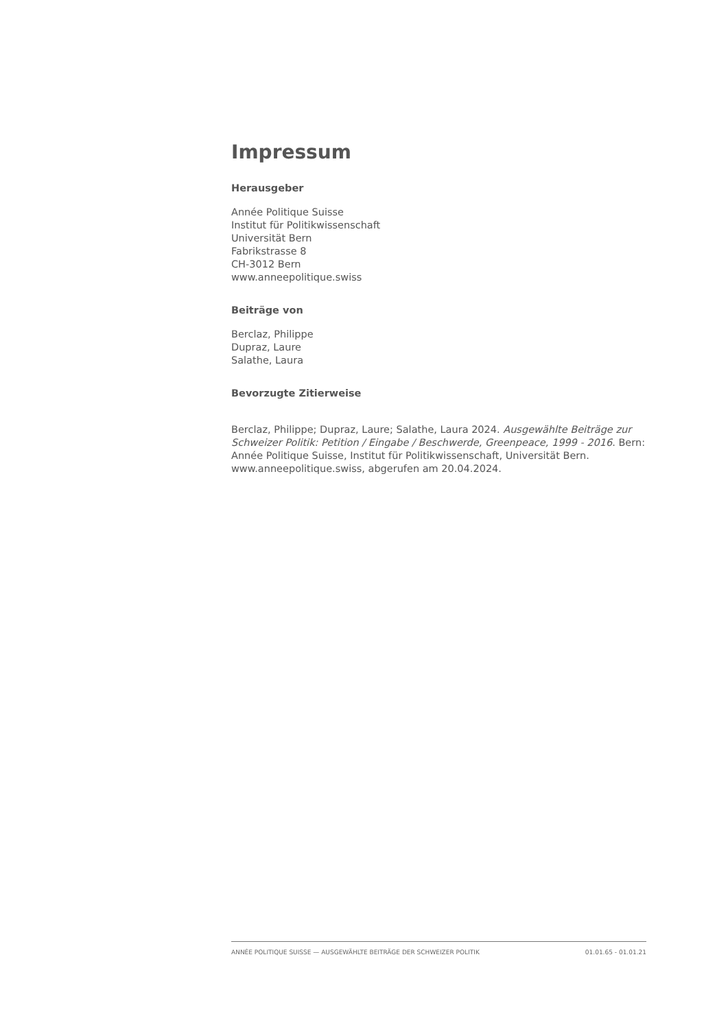Impressum
Herausgeber
Année Politique Suisse
Institut für Politikwissenschaft
Universität Bern
Fabrikstrasse 8
CH-3012 Bern
www.anneepolitique.swiss
Beiträge von
Berclaz, Philippe
Dupraz, Laure
Salathe, Laura
Bevorzugte Zitierweise
Berclaz, Philippe; Dupraz, Laure; Salathe, Laura 2024. Ausgewählte Beiträge zur Schweizer Politik: Petition / Eingabe / Beschwerde, Greenpeace, 1999 - 2016. Bern: Année Politique Suisse, Institut für Politikwissenschaft, Universität Bern. www.anneepolitique.swiss, abgerufen am 20.04.2024.
ANNÉE POLITIQUE SUISSE — AUSGEWÄHLTE BEITRÄGE DER SCHWEIZER POLITIK 01.01.65 - 01.01.21